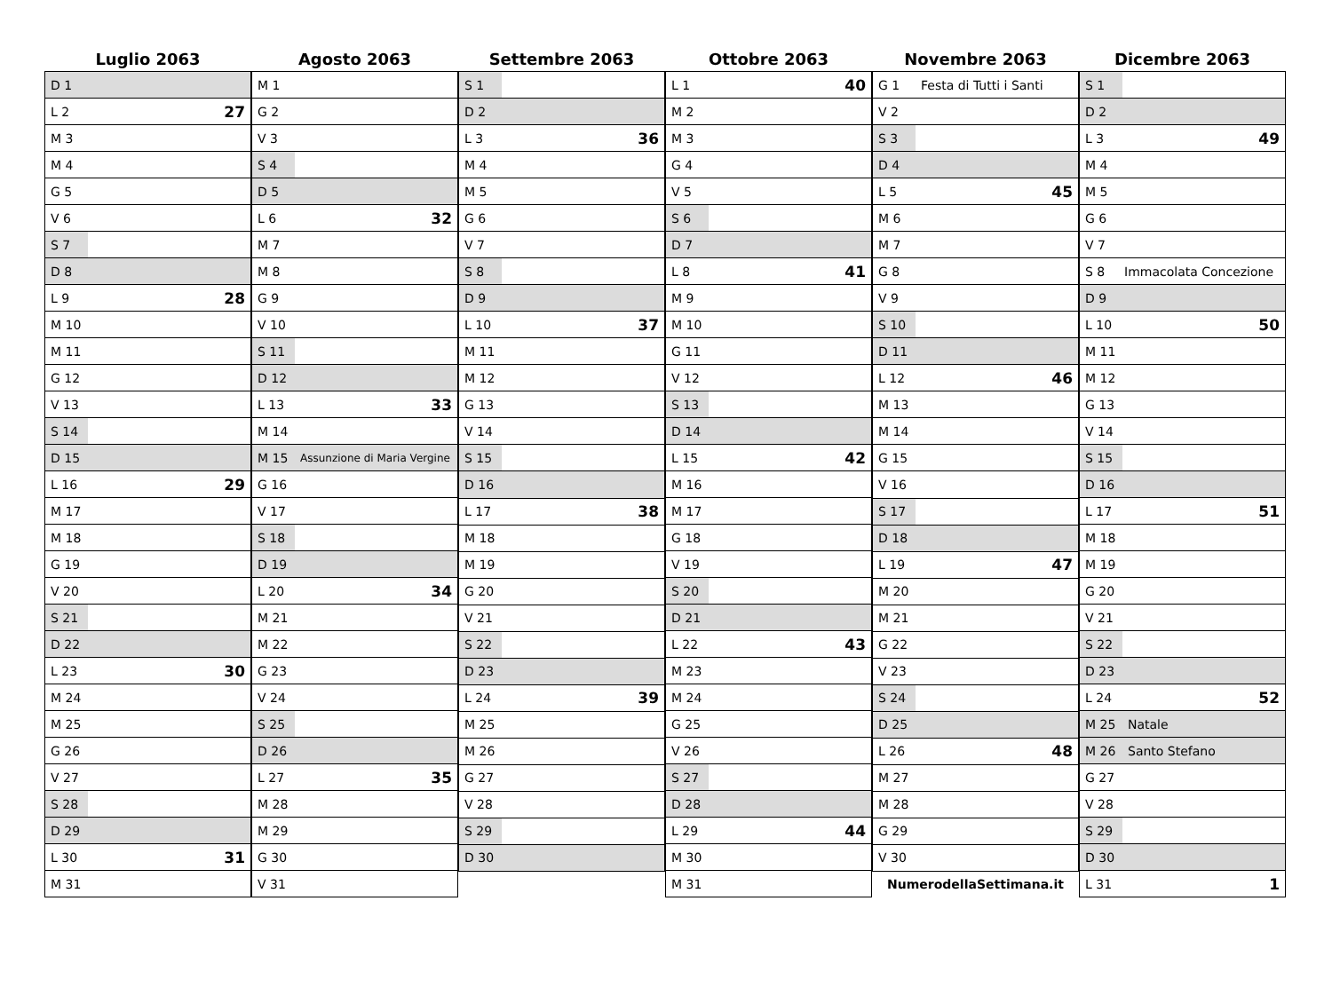| Luglio 2063 | |
| --- | --- |
| D 1 | |
| L 2 | 27 |
| M 3 | |
| M 4 | |
| G 5 | |
| V 6 | |
| S 7 | |
| D 8 | |
| L 9 | 28 |
| M 10 | |
| M 11 | |
| G 12 | |
| V 13 | |
| S 14 | |
| D 15 | |
| L 16 | 29 |
| M 17 | |
| M 18 | |
| G 19 | |
| V 20 | |
| S 21 | |
| D 22 | |
| L 23 | 30 |
| M 24 | |
| M 25 | |
| G 26 | |
| V 27 | |
| S 28 | |
| D 29 | |
| L 30 | 31 |
| M 31 | |
| Agosto 2063 | |
| --- | --- |
| M 1 | |
| G 2 | |
| V 3 | |
| S 4 | |
| D 5 | |
| L 6 | 32 |
| M 7 | |
| M 8 | |
| G 9 | |
| V 10 | |
| S 11 | |
| D 12 | |
| L 13 | 33 |
| M 14 | |
| M 15 | Assunzione di Maria Vergine |
| G 16 | |
| V 17 | |
| S 18 | |
| D 19 | |
| L 20 | 34 |
| M 21 | |
| M 22 | |
| G 23 | |
| V 24 | |
| S 25 | |
| D 26 | |
| L 27 | 35 |
| M 28 | |
| M 29 | |
| G 30 | |
| V 31 | |
| Settembre 2063 | |
| --- | --- |
| S 1 | |
| D 2 | |
| L 3 | 36 |
| M 4 | |
| M 5 | |
| G 6 | |
| V 7 | |
| S 8 | |
| D 9 | |
| L 10 | 37 |
| M 11 | |
| M 12 | |
| G 13 | |
| V 14 | |
| S 15 | |
| D 16 | |
| L 17 | 38 |
| M 18 | |
| M 19 | |
| G 20 | |
| V 21 | |
| S 22 | |
| D 23 | |
| L 24 | 39 |
| M 25 | |
| M 26 | |
| G 27 | |
| V 28 | |
| S 29 | |
| D 30 | |
| Ottobre 2063 | |
| --- | --- |
| L 1 | 40 |
| M 2 | |
| M 3 | |
| G 4 | |
| V 5 | |
| S 6 | |
| D 7 | |
| L 8 | 41 |
| M 9 | |
| M 10 | |
| G 11 | |
| V 12 | |
| S 13 | |
| D 14 | |
| L 15 | 42 |
| M 16 | |
| M 17 | |
| G 18 | |
| V 19 | |
| S 20 | |
| D 21 | |
| L 22 | 43 |
| M 23 | |
| M 24 | |
| G 25 | |
| V 26 | |
| S 27 | |
| D 28 | |
| L 29 | 44 |
| M 30 | |
| M 31 | |
| Novembre 2063 | |
| --- | --- |
| G 1 | Festa di Tutti i Santi |
| V 2 | |
| S 3 | |
| D 4 | |
| L 5 | 45 |
| M 6 | |
| M 7 | |
| G 8 | |
| V 9 | |
| S 10 | |
| D 11 | |
| L 12 | 46 |
| M 13 | |
| M 14 | |
| G 15 | |
| V 16 | |
| S 17 | |
| D 18 | |
| L 19 | 47 |
| M 20 | |
| M 21 | |
| G 22 | |
| V 23 | |
| S 24 | |
| D 25 | |
| L 26 | 48 |
| M 27 | |
| M 28 | |
| G 29 | |
| V 30 | |
| NumerodellaSettimana.it | |
| Dicembre 2063 | |
| --- | --- |
| S 1 | |
| D 2 | |
| L 3 | 49 |
| M 4 | |
| M 5 | |
| G 6 | |
| V 7 | |
| S 8 | Immacolata Concezione |
| D 9 | |
| L 10 | 50 |
| M 11 | |
| M 12 | |
| G 13 | |
| V 14 | |
| S 15 | |
| D 16 | |
| L 17 | 51 |
| M 18 | |
| M 19 | |
| G 20 | |
| V 21 | |
| S 22 | |
| D 23 | |
| L 24 | 52 |
| M 25 | Natale |
| M 26 | Santo Stefano |
| G 27 | |
| V 28 | |
| S 29 | |
| D 30 | |
| L 31 | 1 |